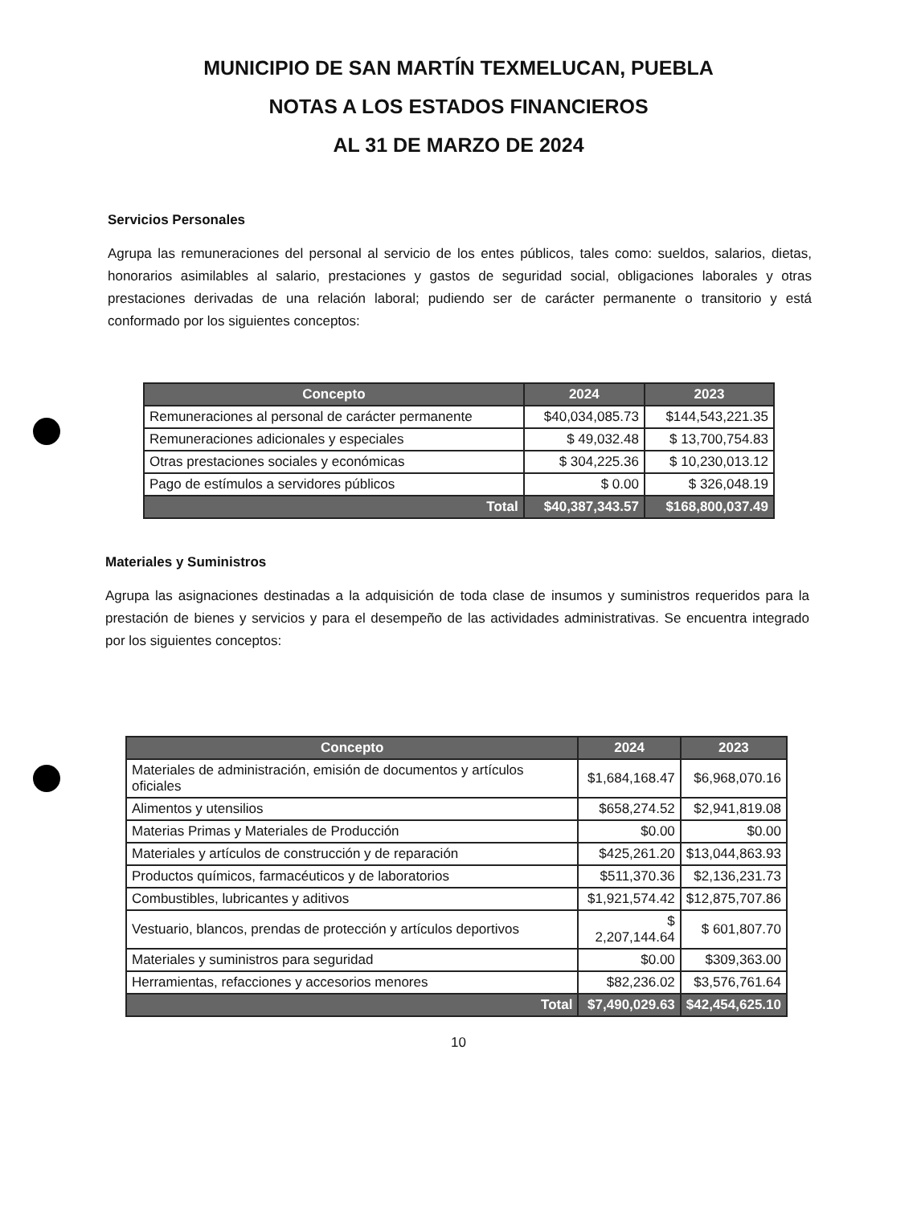MUNICIPIO DE SAN MARTÍN TEXMELUCAN, PUEBLA
NOTAS A LOS ESTADOS FINANCIEROS
AL 31 DE MARZO DE 2024
Servicios Personales
Agrupa las remuneraciones del personal al servicio de los entes públicos, tales como: sueldos, salarios, dietas, honorarios asimilables al salario, prestaciones y gastos de seguridad social, obligaciones laborales y otras prestaciones derivadas de una relación laboral; pudiendo ser de carácter permanente o transitorio y está conformado por los siguientes conceptos:
| Concepto | 2024 | 2023 |
| --- | --- | --- |
| Remuneraciones al personal de carácter permanente | $40,034,085.73 | $144,543,221.35 |
| Remuneraciones adicionales y especiales | $ 49,032.48 | $ 13,700,754.83 |
| Otras prestaciones sociales y económicas | $ 304,225.36 | $ 10,230,013.12 |
| Pago de estímulos a servidores públicos | $ 0.00 | $ 326,048.19 |
| Total | $40,387,343.57 | $168,800,037.49 |
Materiales y Suministros
Agrupa las asignaciones destinadas a la adquisición de toda clase de insumos y suministros requeridos para la prestación de bienes y servicios y para el desempeño de las actividades administrativas. Se encuentra integrado por los siguientes conceptos:
| Concepto | 2024 | 2023 |
| --- | --- | --- |
| Materiales de administración, emisión de documentos y artículos oficiales | $1,684,168.47 | $6,968,070.16 |
| Alimentos y utensilios | $658,274.52 | $2,941,819.08 |
| Materias Primas y Materiales de Producción | $0.00 | $0.00 |
| Materiales y artículos de construcción y de reparación | $425,261.20 | $13,044,863.93 |
| Productos químicos, farmacéuticos y de laboratorios | $511,370.36 | $2,136,231.73 |
| Combustibles, lubricantes y aditivos | $1,921,574.42 | $12,875,707.86 |
| Vestuario, blancos, prendas de protección y artículos deportivos | $ 2,207,144.64 | $ 601,807.70 |
| Materiales y suministros para seguridad | $0.00 | $309,363.00 |
| Herramientas, refacciones y accesorios menores | $82,236.02 | $3,576,761.64 |
| Total | $7,490,029.63 | $42,454,625.10 |
10